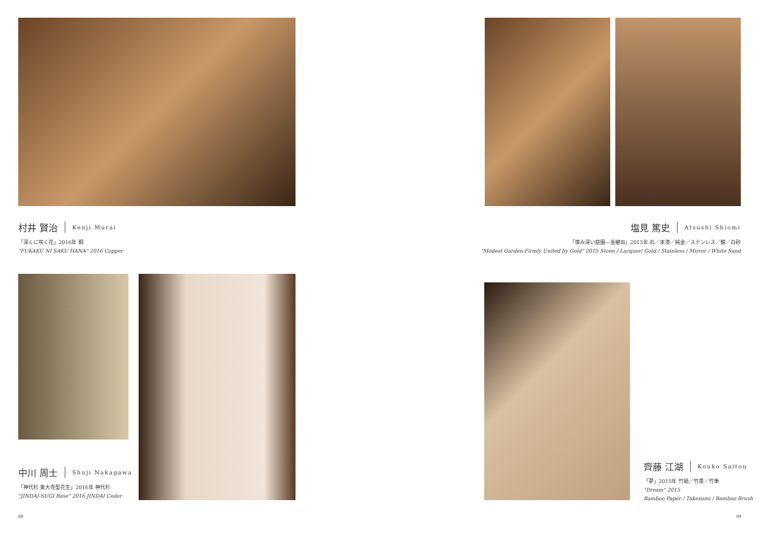村井 賢治 Kenji Murai
「深くに咲く花」2016年 銅
"FUKAKU NI SAKU HANA" 2016 Copper
中川 周士 Shuji Nakagawa
「神代杉 東大寺型花生」2016年 神代杉
"JINDAI-SUGI Base" 2016 JINDAI Ceder
08
塩見 篤史 Atsushi Shiomi
「慎み深い庭園―金継Ⅲ」2015年 石／本漆／純金／ステンレス／鏡／白砂
"Modest Garden-Firmly United by Gold" 2015 Stone / Lacquer/ Gold / Stainless / Mirror / White Sand
齊藤 江湖 Kouko Saitou
「夢」2015年 竹紙／竹墨／竹筆
"Dream" 2015
Bamboo Paper / Takezumi / Bamboo Brush
09